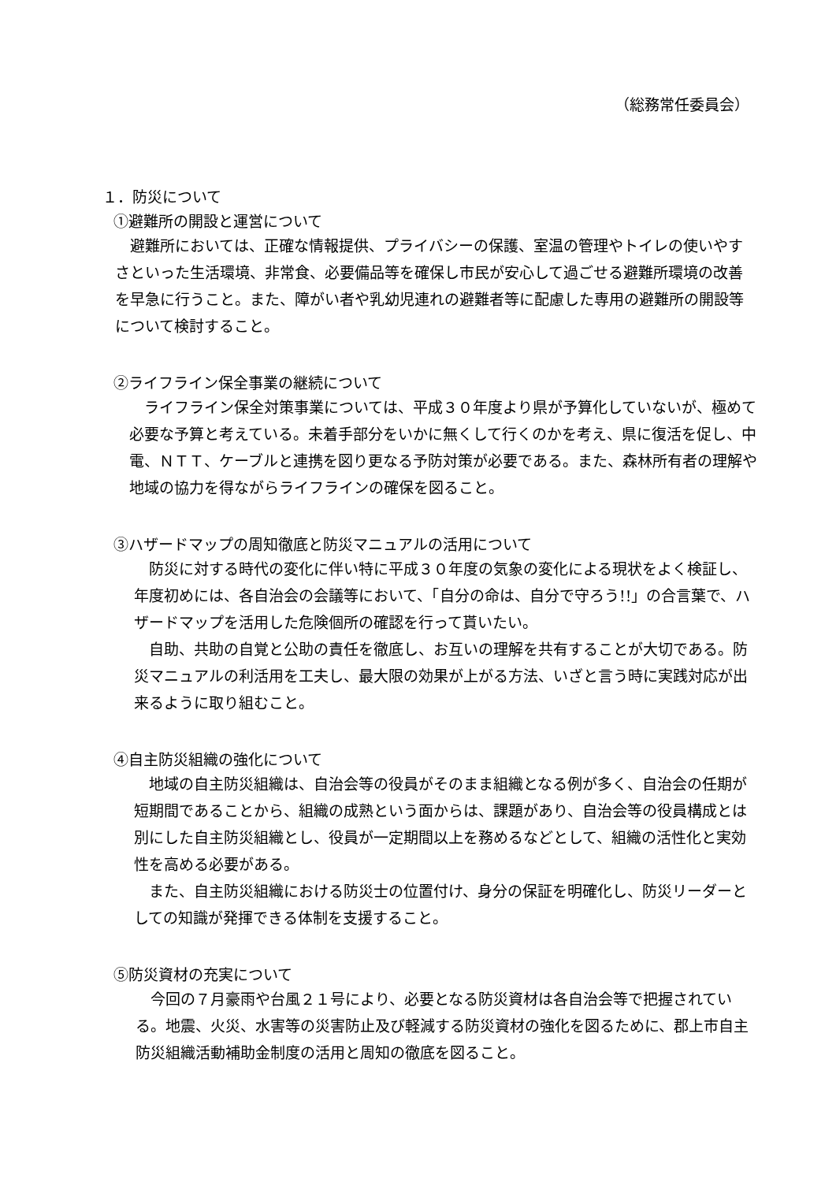（総務常任委員会）
１．防災について
①避難所の開設と運営について
　避難所においては、正確な情報提供、プライバシーの保護、室温の管理やトイレの使いやすさといった生活環境、非常食、必要備品等を確保し市民が安心して過ごせる避難所環境の改善を早急に行うこと。また、障がい者や乳幼児連れの避難者等に配慮した専用の避難所の開設等について検討すること。
②ライフライン保全事業の継続について
　ライフライン保全対策事業については、平成３０年度より県が予算化していないが、極めて必要な予算と考えている。未着手部分をいかに無くして行くのかを考え、県に復活を促し、中電、ＮＴＴ、ケーブルと連携を図り更なる予防対策が必要である。また、森林所有者の理解や地域の協力を得ながらライフラインの確保を図ること。
③ハザードマップの周知徹底と防災マニュアルの活用について
　防災に対する時代の変化に伴い特に平成３０年度の気象の変化による現状をよく検証し、年度初めには、各自治会の会議等において、「自分の命は、自分で守ろう!!」の合言葉で、ハザードマップを活用した危険個所の確認を行って貰いたい。
　自助、共助の自覚と公助の責任を徹底し、お互いの理解を共有することが大切である。防災マニュアルの利活用を工夫し、最大限の効果が上がる方法、いざと言う時に実践対応が出来るように取り組むこと。
④自主防災組織の強化について
　地域の自主防災組織は、自治会等の役員がそのまま組織となる例が多く、自治会の任期が短期間であることから、組織の成熟という面からは、課題があり、自治会等の役員構成とは別にした自主防災組織とし、役員が一定期間以上を務めるなどとして、組織の活性化と実効性を高める必要がある。
　また、自主防災組織における防災士の位置付け、身分の保証を明確化し、防災リーダーとしての知識が発揮できる体制を支援すること。
⑤防災資材の充実について
　今回の７月豪雨や台風２１号により、必要となる防災資材は各自治会等で把握されている。地震、火災、水害等の災害防止及び軽減する防災資材の強化を図るために、郡上市自主防災組織活動補助金制度の活用と周知の徹底を図ること。